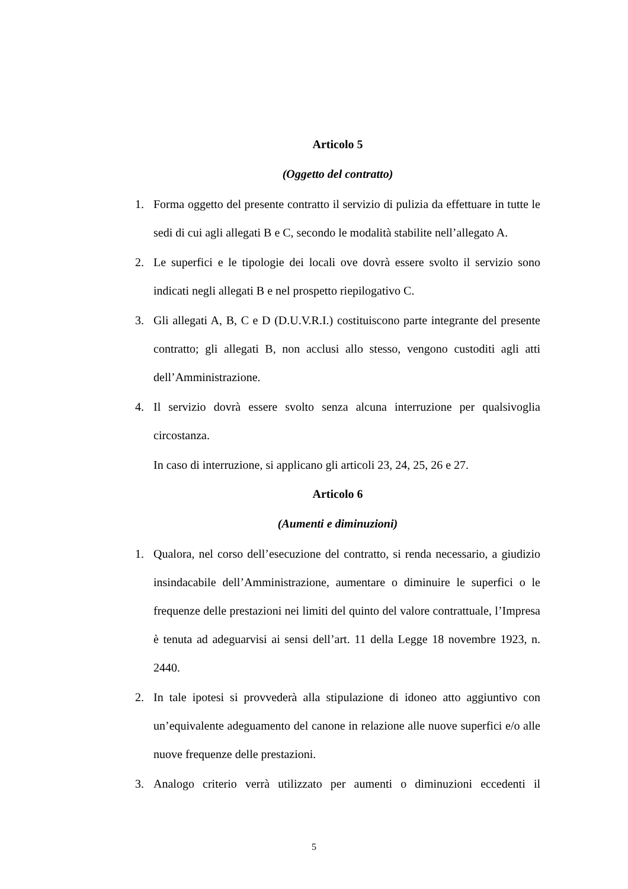Articolo 5
(Oggetto del contratto)
1. Forma oggetto del presente contratto il servizio di pulizia da effettuare in tutte le sedi di cui agli allegati B e C, secondo le modalità stabilite nell’allegato A.
2. Le superfici e le tipologie dei locali ove dovrà essere svolto il servizio sono indicati negli allegati B e nel prospetto riepilogativo C.
3. Gli allegati A, B, C e D (D.U.V.R.I.) costituiscono parte integrante del presente contratto; gli allegati B, non acclusi allo stesso, vengono custoditi agli atti dell’Amministrazione.
4. Il servizio dovrà essere svolto senza alcuna interruzione per qualsivoglia circostanza.
In caso di interruzione, si applicano gli articoli 23, 24, 25, 26 e 27.
Articolo 6
(Aumenti e diminuzioni)
1. Qualora, nel corso dell’esecuzione del contratto, si renda necessario, a giudizio insindacabile dell’Amministrazione, aumentare o diminuire le superfici o le frequenze delle prestazioni nei limiti del quinto del valore contrattuale, l’Impresa è tenuta ad adeguarvisi ai sensi dell’art. 11 della Legge 18 novembre 1923, n. 2440.
2. In tale ipotesi si provvederà alla stipulazione di idoneo atto aggiuntivo con un’equivalente adeguamento del canone in relazione alle nuove superfici e/o alle nuove frequenze delle prestazioni.
3. Analogo criterio verrà utilizzato per aumenti o diminuzioni eccedenti il
5